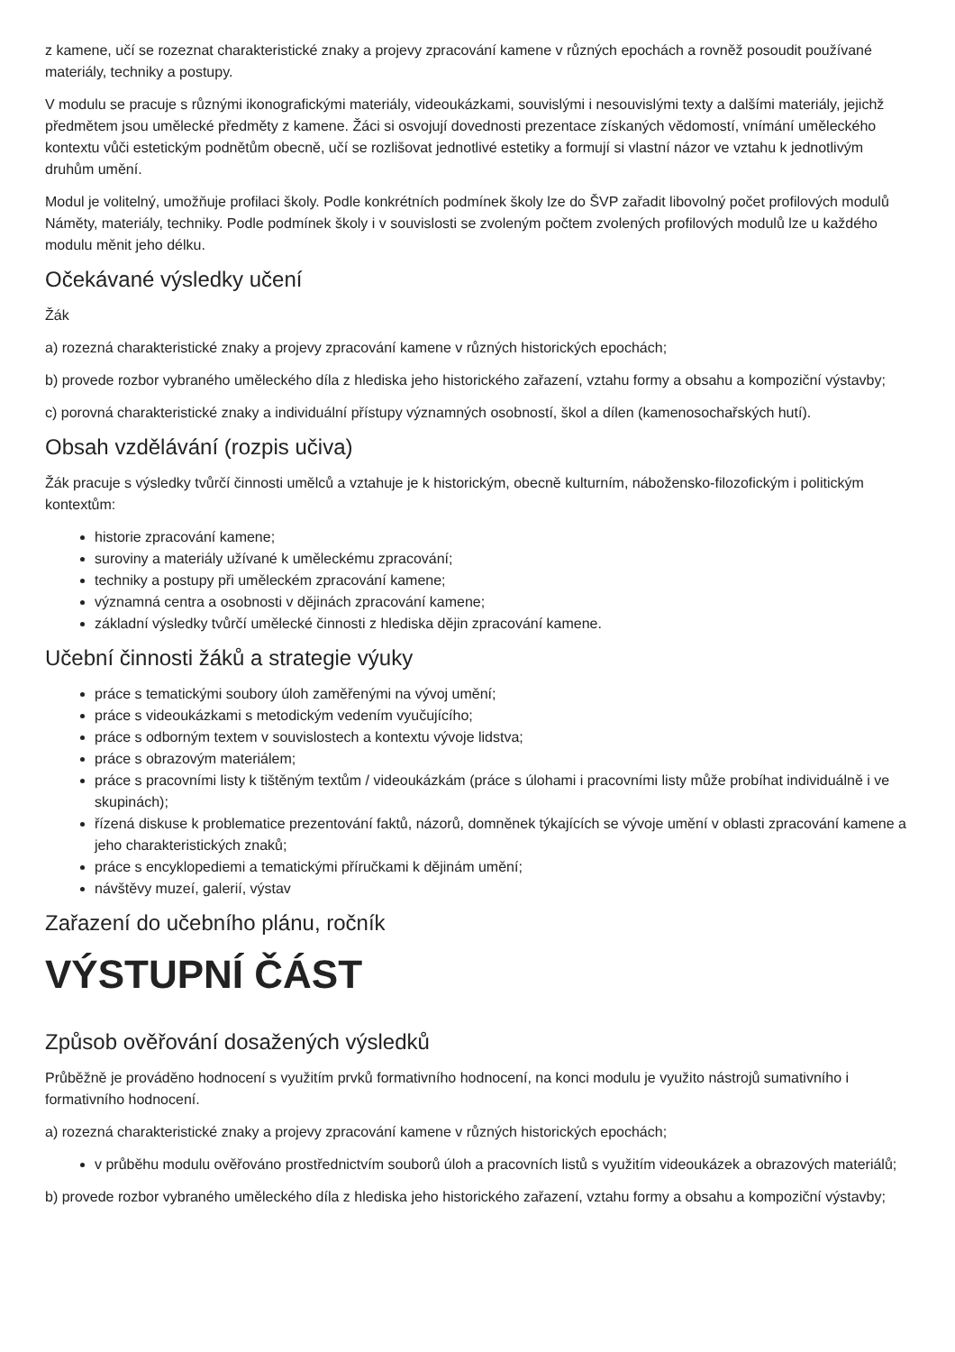z kamene, učí se rozeznat charakteristické znaky a projevy zpracování kamene v různých epochách a rovněž posoudit používané materiály, techniky a postupy.
V modulu se pracuje s různými ikonografickými materiály, videoukázkami, souvislými i nesouvislými texty a dalšími materiály, jejichž předmětem jsou umělecké předměty z kamene. Žáci si osvojují dovednosti prezentace získaných vědomostí, vnímání uměleckého kontextu vůči estetickým podnětům obecně, učí se rozlišovat jednotlivé estetiky a formují si vlastní názor ve vztahu k jednotlivým druhům umění.
Modul je volitelný, umožňuje profilaci školy. Podle konkrétních podmínek školy lze do ŠVP zařadit libovolný počet profilových modulů Náměty, materiály, techniky. Podle podmínek školy i v souvislosti se zvoleným počtem zvolených profilových modulů lze u každého modulu měnit jeho délku.
Očekávané výsledky učení
Žák
a) rozezná charakteristické znaky a projevy zpracování kamene v různých historických epochách;
b) provede rozbor vybraného uměleckého díla z hlediska jeho historického zařazení, vztahu formy a obsahu a kompoziční výstavby;
c) porovná charakteristické znaky a individuální přístupy významných osobností, škol a dílen (kamenosochařských hutí).
Obsah vzdělávání (rozpis učiva)
Žák pracuje s výsledky tvůrčí činnosti umělců a vztahuje je k historickým, obecně kulturním, nábožensko-filozofickým i politickým kontextům:
historie zpracování kamene;
suroviny a materiály užívané k uměleckému zpracování;
techniky a postupy při uměleckém zpracování kamene;
významná centra a osobnosti v dějinách zpracování kamene;
základní výsledky tvůrčí umělecké činnosti z hlediska dějin zpracování kamene.
Učební činnosti žáků a strategie výuky
práce s tematickými soubory úloh zaměřenými na vývoj umění;
práce s videoukázkami s metodickým vedením vyučujícího;
práce s odborným textem v souvislostech a kontextu vývoje lidstva;
práce s obrazovým materiálem;
práce s pracovními listy k tištěným textům / videoukázkám (práce s úlohami i pracovními listy může probíhat individuálně i ve skupinách);
řízená diskuse k problematice prezentování faktů, názorů, domněnek týkajících se vývoje umění v oblasti zpracování kamene a jeho charakteristických znaků;
práce s encyklopediemi a tematickými příručkami k dějinám umění;
návštěvy muzeí, galerií, výstav
Zařazení do učebního plánu, ročník
VÝSTUPNÍ ČÁST
Způsob ověřování dosažených výsledků
Průběžně je prováděno hodnocení s využitím prvků formativního hodnocení, na konci modulu je využito nástrojů sumativního i formativního hodnocení.
a) rozezná charakteristické znaky a projevy zpracování kamene v různých historických epochách;
v průběhu modulu ověřováno prostřednictvím souborů úloh a pracovních listů s využitím videoukázek a obrazových materiálů;
b) provede rozbor vybraného uměleckého díla z hlediska jeho historického zařazení, vztahu formy a obsahu a kompoziční výstavby;